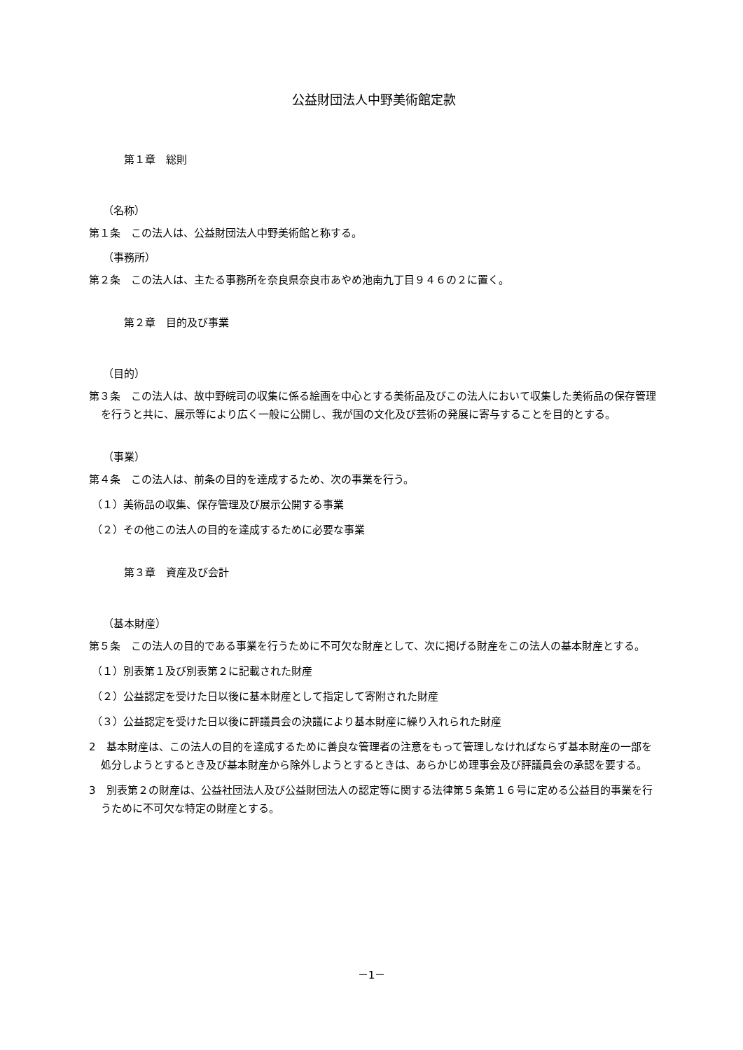公益財団法人中野美術館定款
第１章　総則
（名称）
第１条　この法人は、公益財団法人中野美術館と称する。
（事務所）
第２条　この法人は、主たる事務所を奈良県奈良市あやめ池南九丁目９４６の２に置く。
第２章　目的及び事業
（目的）
第３条　この法人は、故中野皖司の収集に係る絵画を中心とする美術品及びこの法人において収集した美術品の保存管理を行うと共に、展示等により広く一般に公開し、我が国の文化及び芸術の発展に寄与することを目的とする。
（事業）
第４条　この法人は、前条の目的を達成するため、次の事業を行う。
（１）美術品の収集、保存管理及び展示公開する事業
（２）その他この法人の目的を達成するために必要な事業
第３章　資産及び会計
（基本財産）
第５条　この法人の目的である事業を行うために不可欠な財産として、次に掲げる財産をこの法人の基本財産とする。
（１）別表第１及び別表第２に記載された財産
（２）公益認定を受けた日以後に基本財産として指定して寄附された財産
（３）公益認定を受けた日以後に評議員会の決議により基本財産に繰り入れられた財産
2　基本財産は、この法人の目的を達成するために善良な管理者の注意をもって管理しなければならず基本財産の一部を処分しようとするとき及び基本財産から除外しようとするときは、あらかじめ理事会及び評議員会の承認を要する。
3　別表第２の財産は、公益社団法人及び公益財団法人の認定等に関する法律第５条第１６号に定める公益目的事業を行うために不可欠な特定の財産とする。
－1－